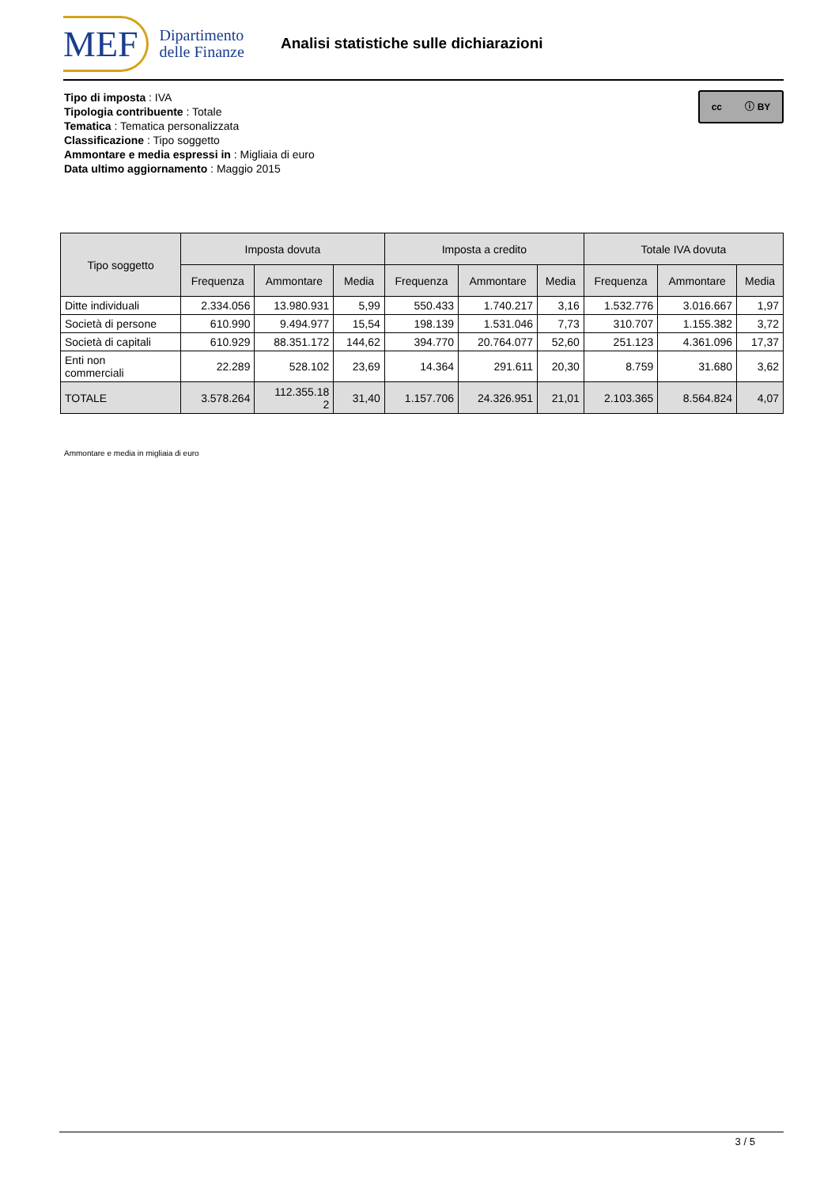MEF
Dipartimento
delle Finanze
Analisi statistiche sulle dichiarazioni
Tipo di imposta : IVA
Tipologia contribuente : Totale
Tematica : Tematica personalizzata
Classificazione : Tipo soggetto
Ammontare e media espressi in : Migliaia di euro
Data ultimo aggiornamento : Maggio 2015
cc ⓘ BY
| Tipo soggetto | Imposta dovuta | | | Imposta a credito | | | Totale IVA dovuta | | |
| --- | --- | --- | --- | --- | --- | --- | --- | --- | --- |
| | Frequenza | Ammontare | Media | Frequenza | Ammontare | Media | Frequenza | Ammontare | Media |
| Ditte individuali | 2.334.056 | 13.980.931 | 5,99 | 550.433 | 1.740.217 | 3,16 | 1.532.776 | 3.016.667 | 1,97 |
| Società di persone | 610.990 | 9.494.977 | 15,54 | 198.139 | 1.531.046 | 7,73 | 310.707 | 1.155.382 | 3,72 |
| Società di capitali | 610.929 | 88.351.172 | 144,62 | 394.770 | 20.764.077 | 52,60 | 251.123 | 4.361.096 | 17,37 |
| Enti non commerciali | 22.289 | 528.102 | 23,69 | 14.364 | 291.611 | 20,30 | 8.759 | 31.680 | 3,62 |
| TOTALE | 3.578.264 | 112.355.18 2 | 31,40 | 1.157.706 | 24.326.951 | 21,01 | 2.103.365 | 8.564.824 | 4,07 |
Ammontare e media in migliaia di euro
3 / 5